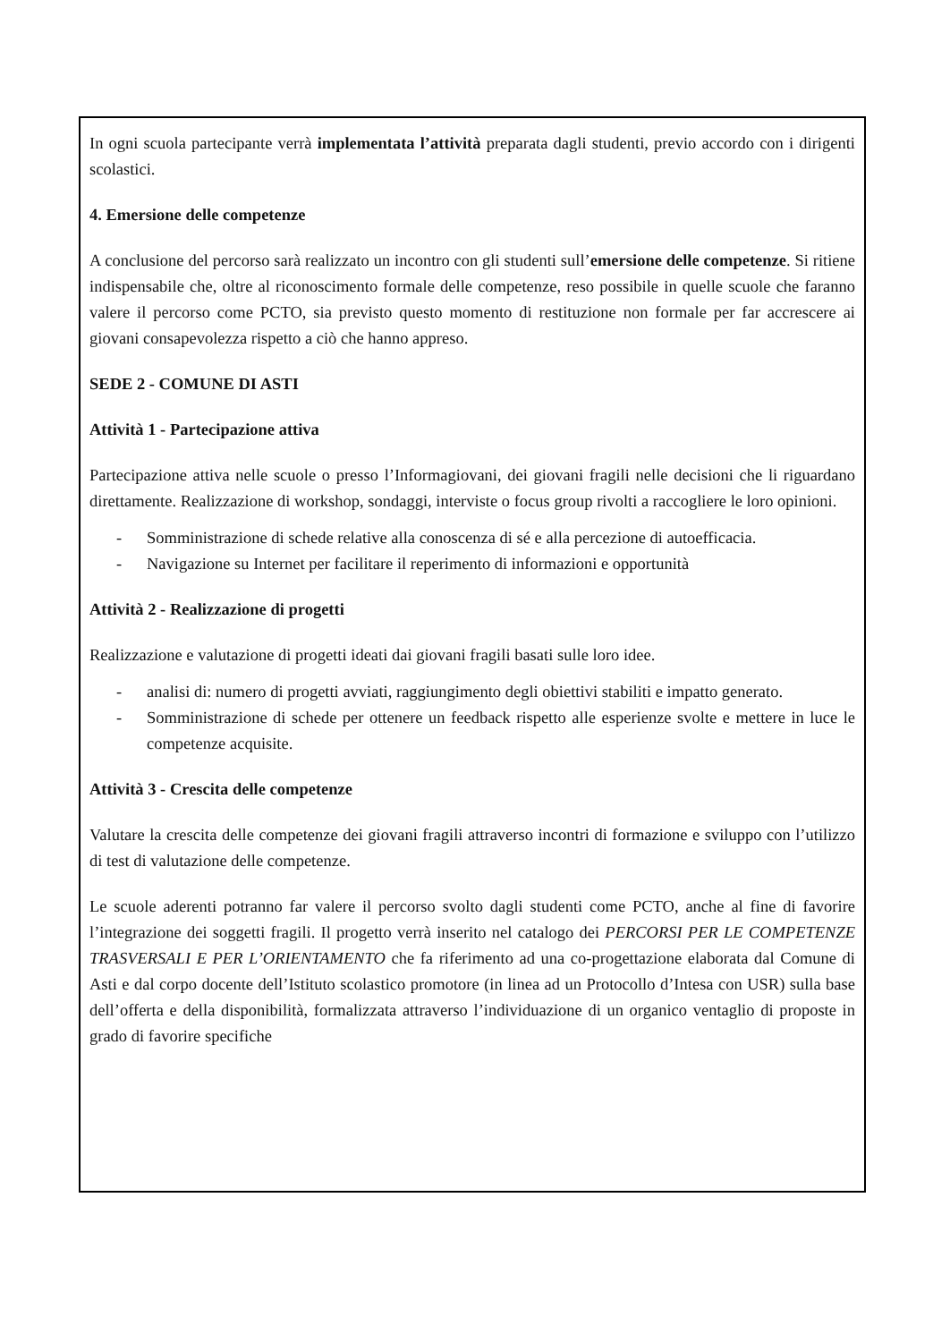In ogni scuola partecipante verrà implementata l’attività preparata dagli studenti, previo accordo con i dirigenti scolastici.
4. Emersione delle competenze
A conclusione del percorso sarà realizzato un incontro con gli studenti sull’emersione delle competenze. Si ritiene indispensabile che, oltre al riconoscimento formale delle competenze, reso possibile in quelle scuole che faranno valere il percorso come PCTO, sia previsto questo momento di restituzione non formale per far accrescere ai giovani consapevolezza rispetto a ciò che hanno appreso.
SEDE 2 - COMUNE DI ASTI
Attività 1 - Partecipazione attiva
Partecipazione attiva nelle scuole o presso l’Informagiovani, dei giovani fragili nelle decisioni che li riguardano direttamente. Realizzazione di workshop, sondaggi, interviste o focus group rivolti a raccogliere le loro opinioni.
- Somministrazione di schede relative alla conoscenza di sé e alla percezione di autoefficacia.
- Navigazione su Internet per facilitare il reperimento di informazioni e opportunità
Attività 2 - Realizzazione di progetti
Realizzazione e valutazione di progetti ideati dai giovani fragili basati sulle loro idee.
- analisi di: numero di progetti avviati, raggiungimento degli obiettivi stabiliti e impatto generato.
- Somministrazione di schede per ottenere un feedback rispetto alle esperienze svolte e mettere in luce le competenze acquisite.
Attività 3 - Crescita delle competenze
Valutare la crescita delle competenze dei giovani fragili attraverso incontri di formazione e sviluppo con l’utilizzo di test di valutazione delle competenze.
Le scuole aderenti potranno far valere il percorso svolto dagli studenti come PCTO, anche al fine di favorire l’integrazione dei soggetti fragili. Il progetto verrà inserito nel catalogo dei PERCORSI PER LE COMPETENZE TRASVERSALI E PER L’ORIENTAMENTO che fa riferimento ad una co-progettazione elaborata dal Comune di Asti e dal corpo docente dell’Istituto scolastico promotore (in linea ad un Protocollo d’Intesa con USR) sulla base dell’offerta e della disponibilità, formalizzata attraverso l’individuazione di un organico ventaglio di proposte in grado di favorire specifiche